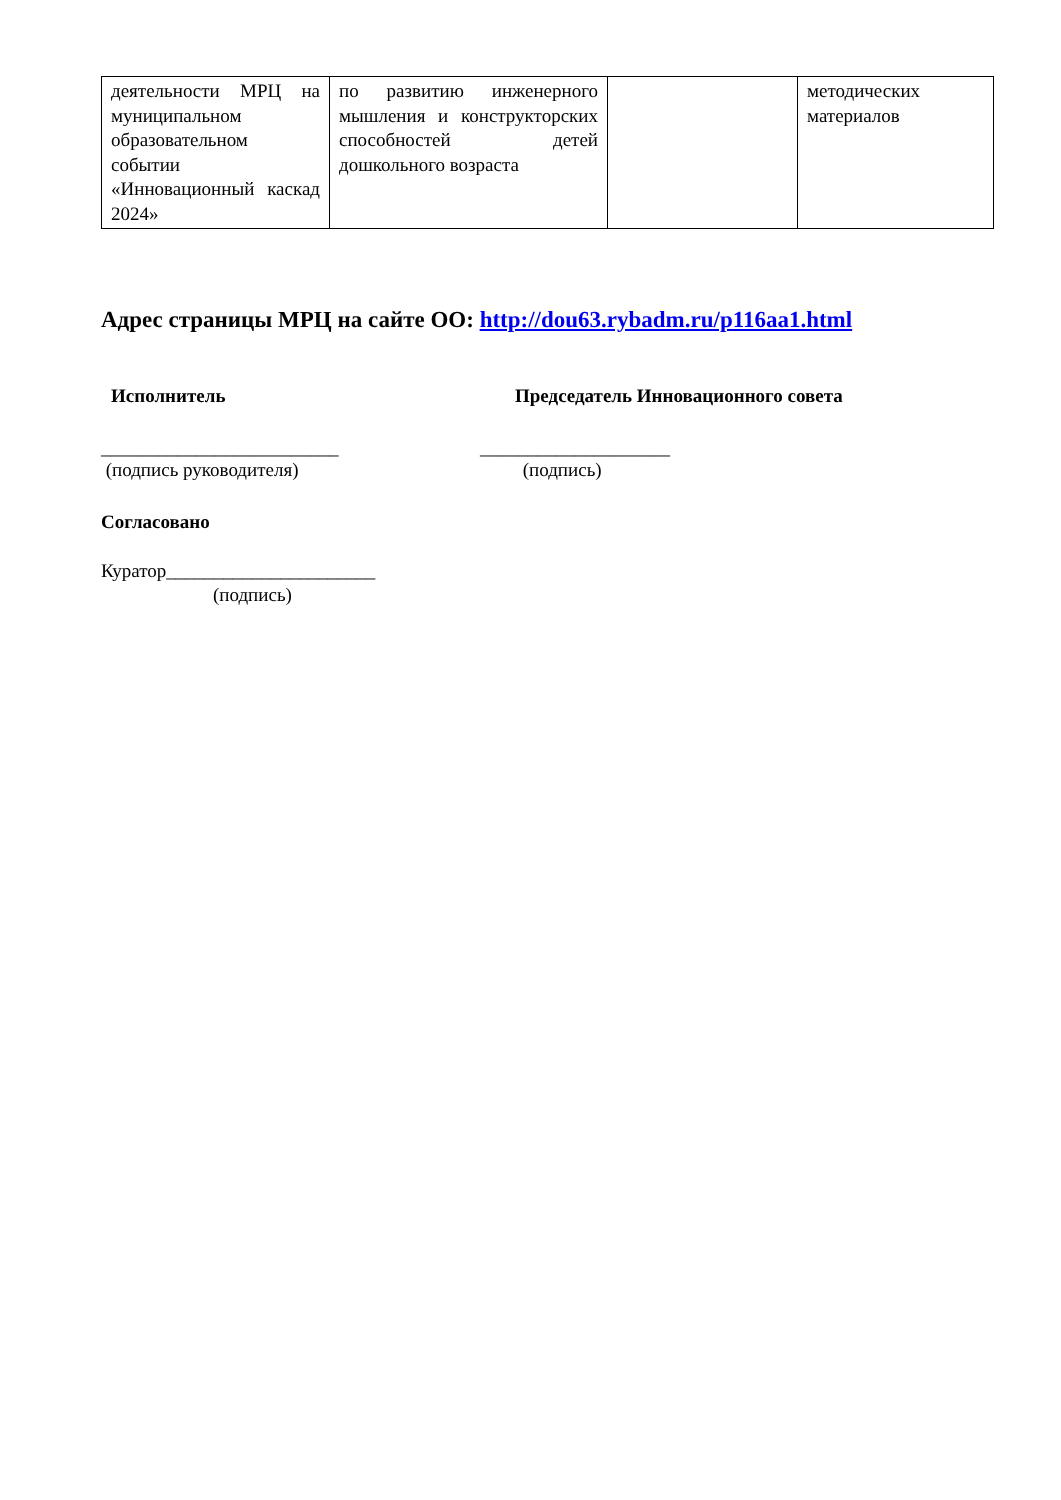| деятельности МРЦ на муниципальном образовательном событии «Инновационный каскад 2024» | по развитию инженерного мышления и конструкторских способностей детей дошкольного возраста | | методических материалов |
Адрес страницы МРЦ на сайте ОО: http://dou63.rybadm.ru/p116aa1.html
Исполнитель Председатель Инновационного совета
_________________________
(подпись руководителя)
____________________
(подпись)
Согласовано
Куратор______________________
(подпись)